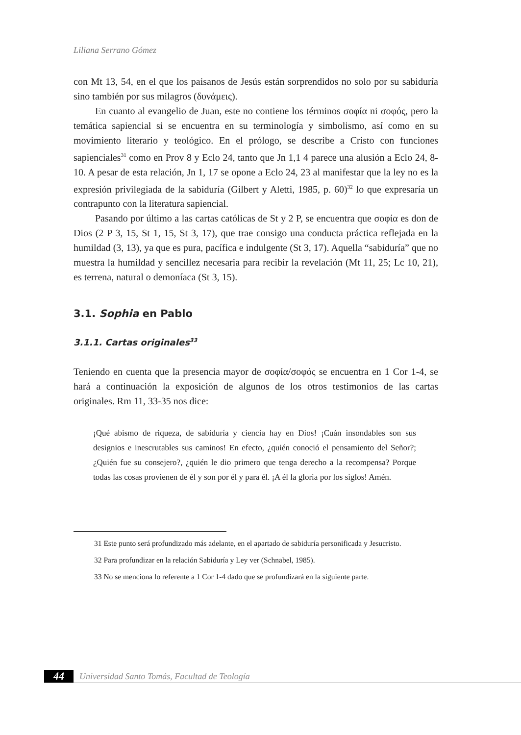Liliana Serrano Gómez
con Mt 13, 54, en el que los paisanos de Jesús están sorprendidos no solo por su sabiduría sino también por sus milagros (δυνάμεις).
En cuanto al evangelio de Juan, este no contiene los términos σοφία ni σοφός, pero la temática sapiencial si se encuentra en su terminología y simbolismo, así como en su movimiento literario y teológico. En el prólogo, se describe a Cristo con funciones sapienciales<sup>31</sup> como en Prov 8 y Eclo 24, tanto que Jn 1,1 4 parece una alusión a Eclo 24, 8-10. A pesar de esta relación, Jn 1, 17 se opone a Eclo 24, 23 al manifestar que la ley no es la expresión privilegiada de la sabiduría (Gilbert y Aletti, 1985, p. 60)<sup>32</sup> lo que expresaría un contrapunto con la literatura sapiencial.
Pasando por último a las cartas católicas de St y 2 P, se encuentra que σοφία es don de Dios (2 P 3, 15, St 1, 15, St 3, 17), que trae consigo una conducta práctica reflejada en la humildad (3, 13), ya que es pura, pacífica e indulgente (St 3, 17). Aquella “sabiduría” que no muestra la humildad y sencillez necesaria para recibir la revelación (Mt 11, 25; Lc 10, 21), es terrena, natural o demoníaca (St 3, 15).
3.1. Sophia en Pablo
3.1.1. Cartas originales<sup>33</sup>
Teniendo en cuenta que la presencia mayor de σοφία/σοφός se encuentra en 1 Cor 1-4, se hará a continuación la exposición de algunos de los otros testimonios de las cartas originales. Rm 11, 33-35 nos dice:
¡Qué abismo de riqueza, de sabiduría y ciencia hay en Dios! ¡Cuán insondables son sus designios e inescrutables sus caminos! En efecto, ¿quién conoció el pensamiento del Señor?; ¿Quién fue su consejero?, ¿quién le dio primero que tenga derecho a la recompensa? Porque todas las cosas provienen de él y son por él y para él. ¡A él la gloria por los siglos! Amén.
31 Este punto será profundizado más adelante, en el apartado de sabiduría personificada y Jesucristo.
32 Para profundizar en la relación Sabiduría y Ley ver (Schnabel, 1985).
33 No se menciona lo referente a 1 Cor 1-4 dado que se profundizará en la siguiente parte.
44
Universidad Santo Tomás, Facultad de Teología